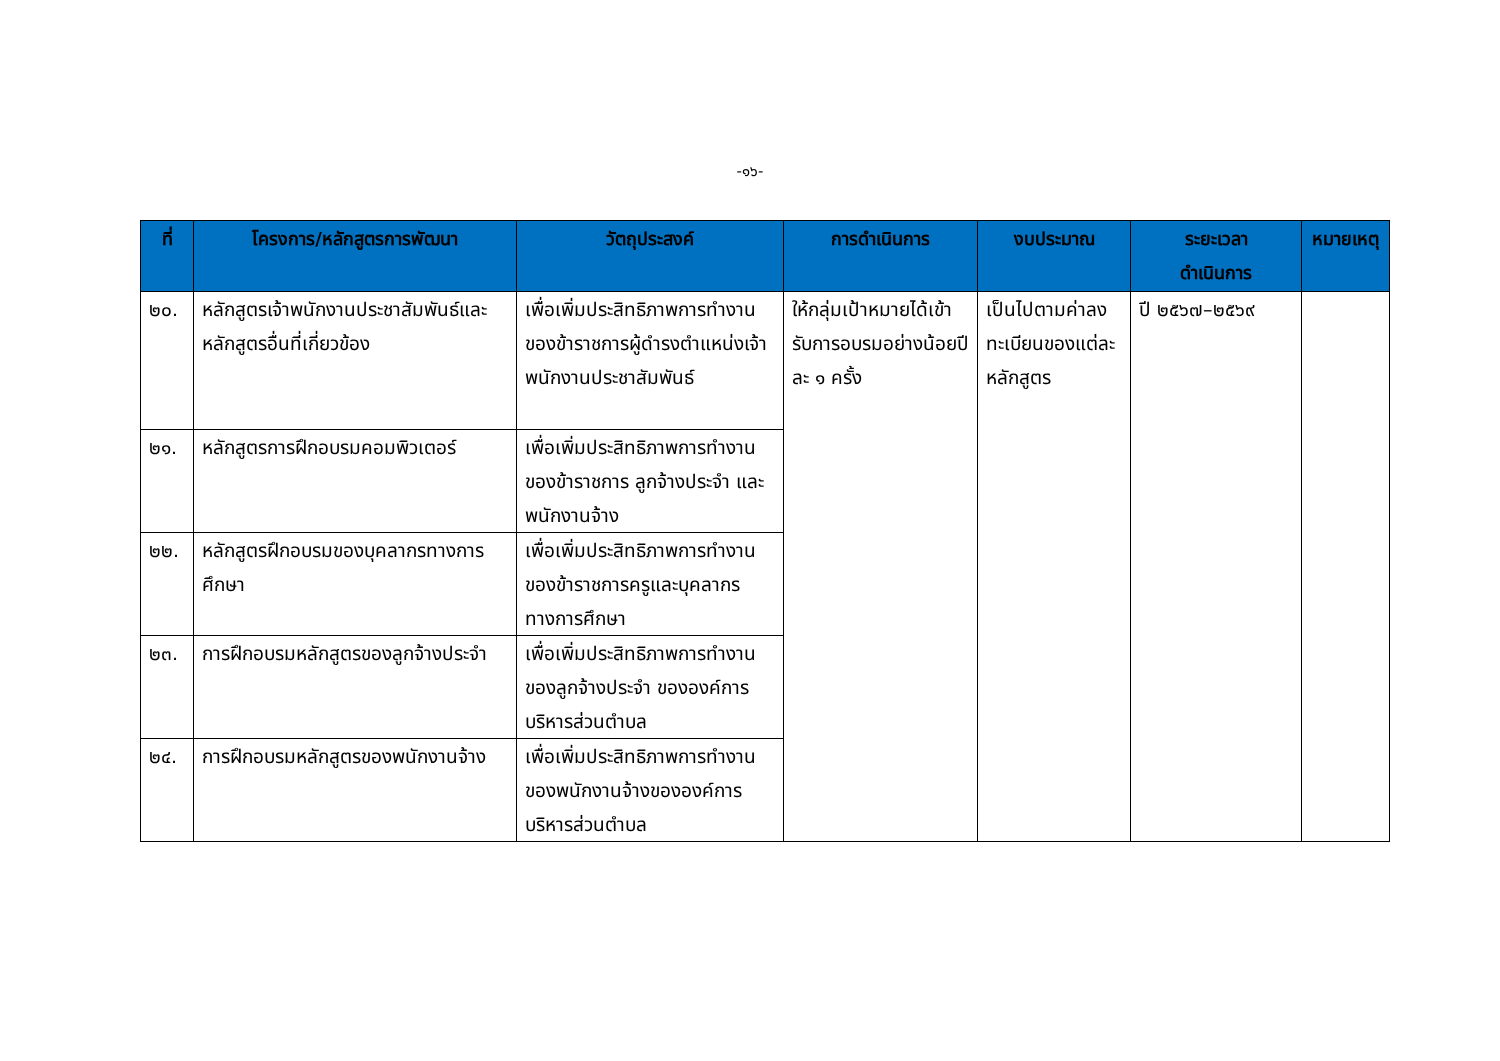-๑๖-
| ที่ | โครงการ/หลักสูตรการพัฒนา | วัตถุประสงค์ | การดำเนินการ | งบประมาณ | ระยะเวลา ดำเนินการ | หมายเหตุ |
| --- | --- | --- | --- | --- | --- | --- |
| ๒๐. | หลักสูตรเจ้าพนักงานประชาสัมพันธ์และหลักสูตรอื่นที่เกี่ยวข้อง | เพื่อเพิ่มประสิทธิภาพการทำงานของข้าราชการผู้ดำรงตำแหน่งเจ้าพนักงานประชาสัมพันธ์ | ให้กลุ่มเป้าหมายได้เข้ารับการอบรมอย่างน้อยปีละ ๑ ครั้ง | เป็นไปตามค่าลงทะเบียนของแต่ละหลักสูตร | ปี ๒๕๖๗–๒๕๖๙ | |
| ๒๑. | หลักสูตรการฝึกอบรมคอมพิวเตอร์ | เพื่อเพิ่มประสิทธิภาพการทำงานของข้าราชการ ลูกจ้างประจำ และพนักงานจ้าง | | | | |
| ๒๒. | หลักสูตรฝึกอบรมของบุคลากรทางการศึกษา | เพื่อเพิ่มประสิทธิภาพการทำงานของข้าราชการครูและบุคลากรทางการศึกษา | | | | |
| ๒๓. | การฝึกอบรมหลักสูตรของลูกจ้างประจำ | เพื่อเพิ่มประสิทธิภาพการทำงานของลูกจ้างประจำ ขององค์การบริหารส่วนตำบล | | | | |
| ๒๔. | การฝึกอบรมหลักสูตรของพนักงานจ้าง | เพื่อเพิ่มประสิทธิภาพการทำงานของพนักงานจ้างขององค์การบริหารส่วนตำบล | | | | |